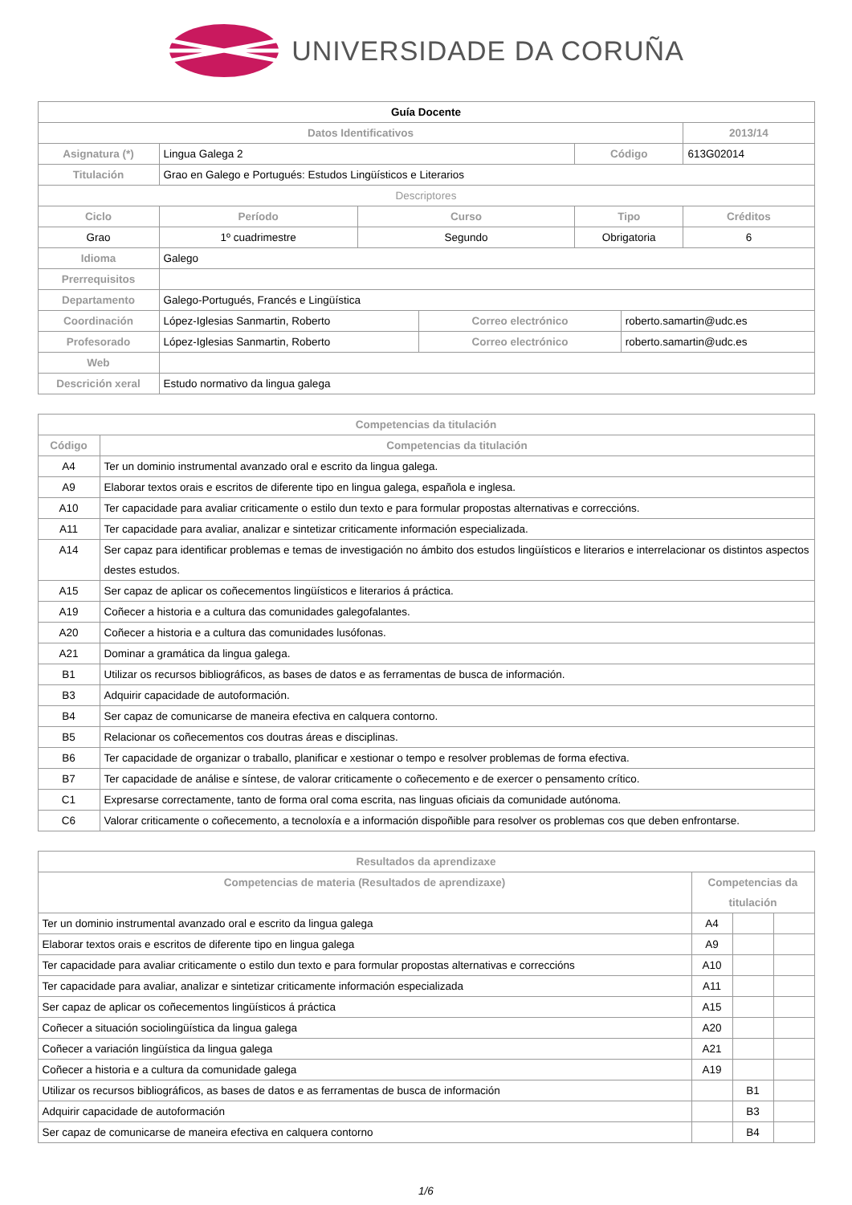UNIVERSIDADE DA CORUÑA
| Guía Docente | | | | | | | |
| --- | --- | --- | --- | --- | --- | --- | --- |
| Datos Identificativos | | | | | | | 2013/14 |
| Asignatura (*) | Lingua Galega 2 | | | | Código | | 613G02014 |
| Titulación | Grao en Galego e Portugués: Estudos Lingüísticos e Literarios | | | | | | |
| Descriptores | | | | | | | |
| Ciclo | | Período | Curso | | Tipo | | Créditos |
| Grao | | 1º cuadrimestre | Segundo | | Obrigatoria | | 6 |
| Idioma | Galego | | | | | | |
| Prerrequisitos | | | | | | | |
| Departamento | Galego-Portugués, Francés e Lingüística | | | | | | |
| Coordinación | López-Iglesias Sanmartin, Roberto | | | Correo electrónico | | roberto.samartin@udc.es | |
| Profesorado | López-Iglesias Sanmartin, Roberto | | | Correo electrónico | | roberto.samartin@udc.es | |
| Web | | | | | | | |
| Descrición xeral | Estudo normativo da lingua galega | | | | | | |
| Competencias da titulación | |
| --- | --- |
| Código | Competencias da titulación |
| A4 | Ter un dominio instrumental avanzado oral e escrito da lingua galega. |
| A9 | Elaborar textos orais e escritos de diferente tipo en lingua galega, española e inglesa. |
| A10 | Ter capacidade para avaliar criticamente o estilo dun texto e para formular propostas alternativas e correccións. |
| A11 | Ter capacidade para avaliar, analizar e sintetizar criticamente información especializada. |
| A14 | Ser capaz para identificar problemas e temas de investigación no ámbito dos estudos lingüísticos e literarios e interrelacionar os distintos aspectos destes estudos. |
| A15 | Ser capaz de aplicar os coñecementos lingüísticos e literarios á práctica. |
| A19 | Coñecer a historia e a cultura das comunidades galegofalantes. |
| A20 | Coñecer a historia e a cultura das comunidades lusófonas. |
| A21 | Dominar a gramática da lingua galega. |
| B1 | Utilizar os recursos bibliográficos, as bases de datos e as ferramentas de busca de información. |
| B3 | Adquirir capacidade de autoformación. |
| B4 | Ser capaz de comunicarse de maneira efectiva en calquera contorno. |
| B5 | Relacionar os coñecementos cos doutras áreas e disciplinas. |
| B6 | Ter capacidade de organizar o traballo, planificar e xestionar o tempo e resolver problemas de forma efectiva. |
| B7 | Ter capacidade de análise e síntese, de valorar criticamente o coñecemento e de exercer o pensamento crítico. |
| C1 | Expresarse correctamente, tanto de forma oral coma escrita, nas linguas oficiais da comunidade autónoma. |
| C6 | Valorar criticamente o coñecemento, a tecnoloxía e a información dispoñible para resolver os problemas cos que deben enfrontarse. |
| Resultados da aprendizaxe | | | |
| --- | --- | --- | --- |
| Competencias de materia (Resultados de aprendizaxe) | Competencias da titulación | | |
| Ter un dominio instrumental avanzado oral e escrito da lingua galega | A4 | | |
| Elaborar textos orais e escritos de diferente tipo en lingua galega | A9 | | |
| Ter capacidade para avaliar criticamente o estilo dun texto e para formular propostas alternativas e correccións | A10 | | |
| Ter capacidade para avaliar, analizar e sintetizar criticamente información especializada | A11 | | |
| Ser capaz de aplicar os coñecementos lingüísticos á práctica | A15 | | |
| Coñecer a situación sociolingüística da lingua galega | A20 | | |
| Coñecer a variación lingüística da lingua galega | A21 | | |
| Coñecer a historia e a cultura da comunidade galega | A19 | | |
| Utilizar os recursos bibliográficos, as bases de datos e as ferramentas de busca de información | | B1 | |
| Adquirir capacidade de autoformación | | B3 | |
| Ser capaz de comunicarse de maneira efectiva en calquera contorno | | B4 | |
1/6